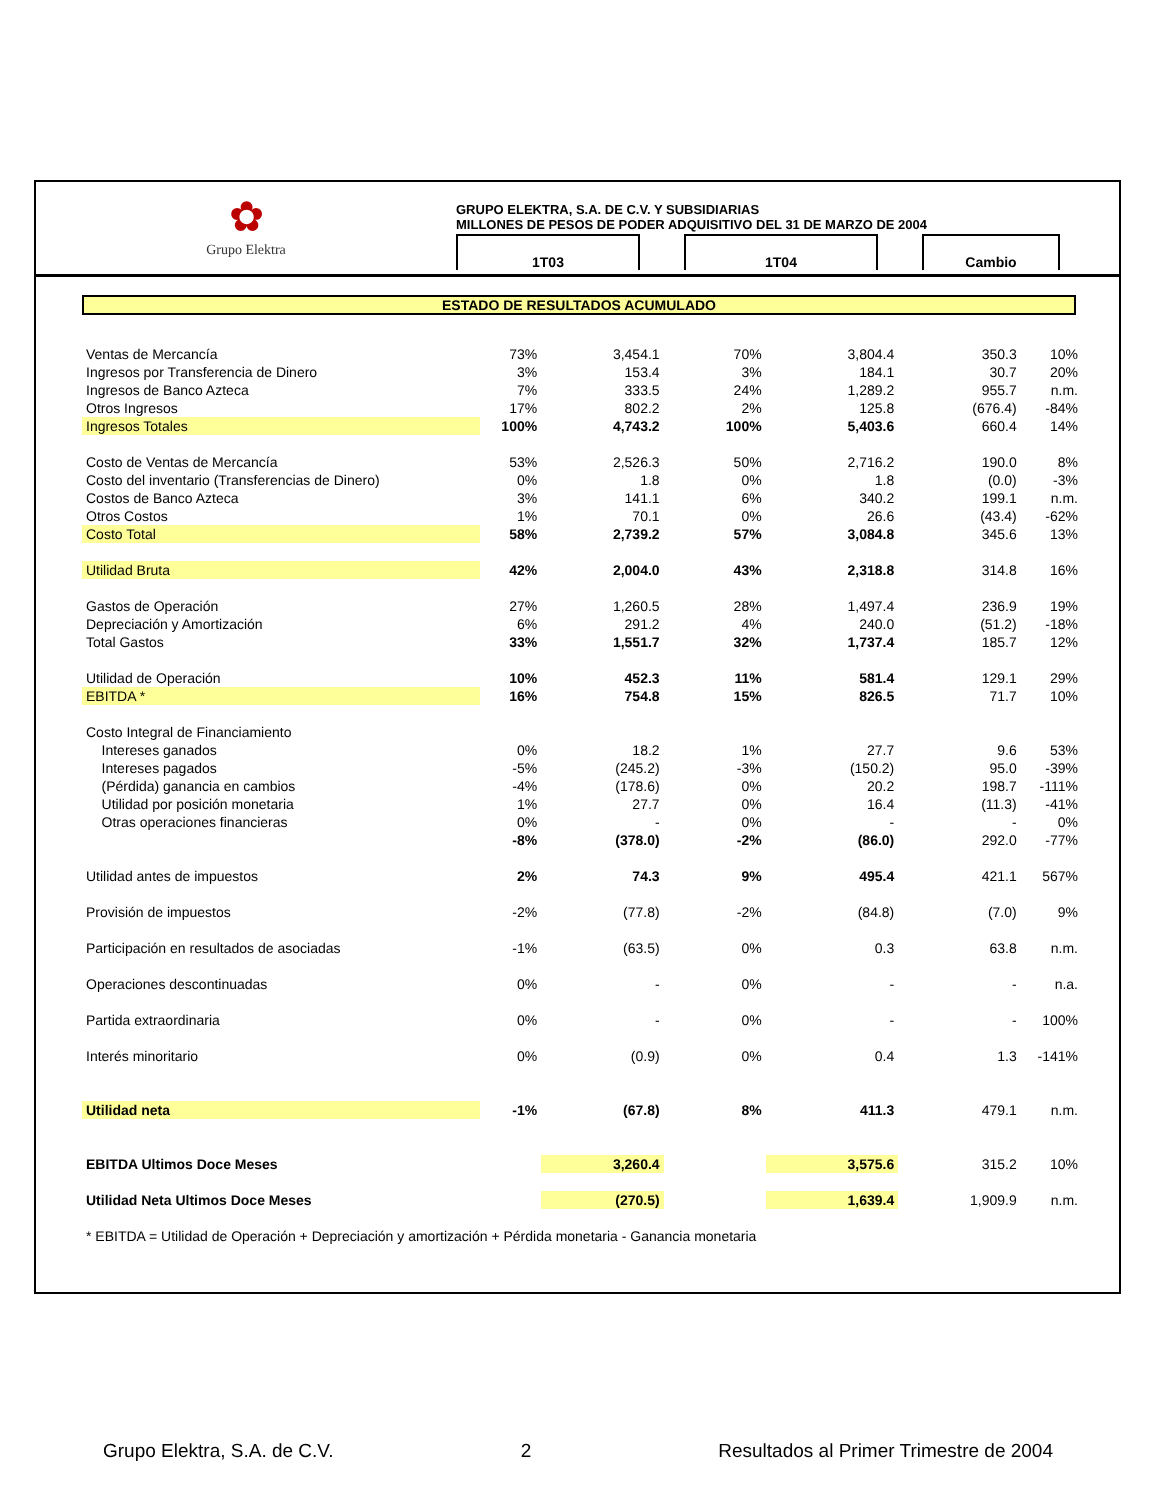✿
Grupo Elektra
GRUPO ELEKTRA, S.A. DE C.V. Y SUBSIDIARIAS
MILLONES DE PESOS DE PODER ADQUISITIVO DEL 31 DE MARZO DE 2004
1T03 1T04 Cambio
ESTADO DE RESULTADOS ACUMULADO
| Ventas de Mercancía | 73% | 3,454.1 | | 70% | 3,804.4 | | 350.3 | 10% |
| Ingresos por Transferencia de Dinero | 3% | 153.4 | | 3% | 184.1 | | 30.7 | 20% |
| Ingresos de Banco Azteca | 7% | 333.5 | | 24% | 1,289.2 | | 955.7 | n.m. |
| Otros Ingresos | 17% | 802.2 | | 2% | 125.8 | | (676.4) | -84% |
| Ingresos Totales | 100% | 4,743.2 | | 100% | 5,403.6 | | 660.4 | 14% |
| Costo de Ventas de Mercancía | 53% | 2,526.3 | | 50% | 2,716.2 | | 190.0 | 8% |
| Costo del inventario (Transferencias de Dinero) | 0% | 1.8 | | 0% | 1.8 | | (0.0) | -3% |
| Costos de Banco Azteca | 3% | 141.1 | | 6% | 340.2 | | 199.1 | n.m. |
| Otros Costos | 1% | 70.1 | | 0% | 26.6 | | (43.4) | -62% |
| Costo Total | 58% | 2,739.2 | | 57% | 3,084.8 | | 345.6 | 13% |
| Utilidad Bruta | 42% | 2,004.0 | | 43% | 2,318.8 | | 314.8 | 16% |
| Gastos de Operación | 27% | 1,260.5 | | 28% | 1,497.4 | | 236.9 | 19% |
| Depreciación y Amortización | 6% | 291.2 | | 4% | 240.0 | | (51.2) | -18% |
| Total Gastos | 33% | 1,551.7 | | 32% | 1,737.4 | | 185.7 | 12% |
| Utilidad de Operación | 10% | 452.3 | | 11% | 581.4 | | 129.1 | 29% |
| EBITDA * | 16% | 754.8 | | 15% | 826.5 | | 71.7 | 10% |
| Costo Integral de Financiamiento | | | | | | | | |
| Intereses ganados | 0% | 18.2 | | 1% | 27.7 | | 9.6 | 53% |
| Intereses pagados | -5% | (245.2) | | -3% | (150.2) | | 95.0 | -39% |
| (Pérdida) ganancia en cambios | -4% | (178.6) | | 0% | 20.2 | | 198.7 | -111% |
| Utilidad por posición monetaria | 1% | 27.7 | | 0% | 16.4 | | (11.3) | -41% |
| Otras operaciones financieras | 0% | - | | 0% | - | | - | 0% |
| | -8% | (378.0) | | -2% | (86.0) | | 292.0 | -77% |
| Utilidad antes de impuestos | 2% | 74.3 | | 9% | 495.4 | | 421.1 | 567% |
| Provisión de impuestos | -2% | (77.8) | | -2% | (84.8) | | (7.0) | 9% |
| Participación en resultados de asociadas | -1% | (63.5) | | 0% | 0.3 | | 63.8 | n.m. |
| Operaciones descontinuadas | 0% | - | | 0% | - | | - | n.a. |
| Partida extraordinaria | 0% | - | | 0% | - | | - | 100% |
| Interés minoritario | 0% | (0.9) | | 0% | 0.4 | | 1.3 | -141% |
| Utilidad neta | -1% | (67.8) | | 8% | 411.3 | | 479.1 | n.m. |
| EBITDA Ultimos Doce Meses | | 3,260.4 | | | 3,575.6 | | 315.2 | 10% |
| Utilidad Neta Ultimos Doce Meses | | (270.5) | | | 1,639.4 | | 1,909.9 | n.m. |
| * EBITDA = Utilidad de Operación + Depreciación y amortización + Pérdida monetaria - Ganancia monetaria | | | | | | | | |
Grupo Elektra, S.A. de C.V. 2 Resultados al Primer Trimestre de 2004